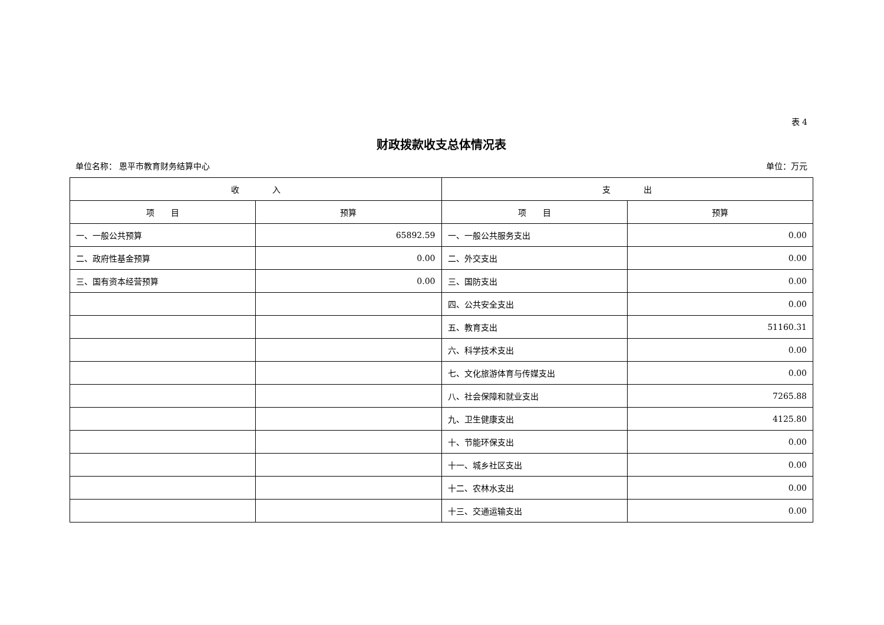表 4
财政拨款收支总体情况表
单位名称： 恩平市教育财务结算中心 单位：万元
| 收 入 | | 支 出 | |
| --- | --- | --- | --- |
| 项 目 | 预算 | 项 目 | 预算 |
| 一、一般公共预算 | 65892.59 | 一、一般公共服务支出 | 0.00 |
| 二、政府性基金预算 | 0.00 | 二、外交支出 | 0.00 |
| 三、国有资本经营预算 | 0.00 | 三、国防支出 | 0.00 |
| | | 四、公共安全支出 | 0.00 |
| | | 五、教育支出 | 51160.31 |
| | | 六、科学技术支出 | 0.00 |
| | | 七、文化旅游体育与传媒支出 | 0.00 |
| | | 八、社会保障和就业支出 | 7265.88 |
| | | 九、卫生健康支出 | 4125.80 |
| | | 十、节能环保支出 | 0.00 |
| | | 十一、城乡社区支出 | 0.00 |
| | | 十二、农林水支出 | 0.00 |
| | | 十三、交通运输支出 | 0.00 |